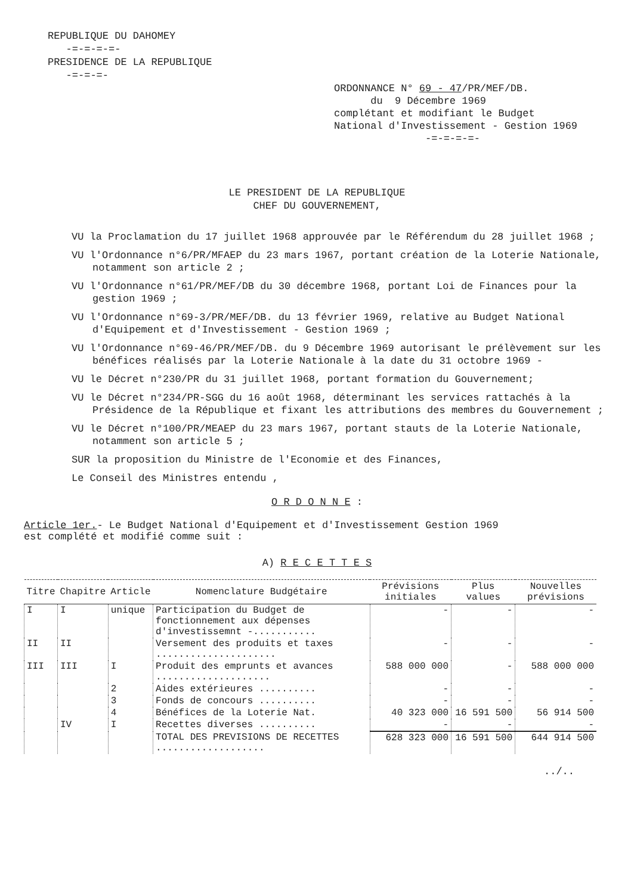REPUBLIQUE DU DAHOMEY
-=-=-=-=-
PRESIDENCE DE LA REPUBLIQUE
-=-=-=-
ORDONNANCE N° 69 - 47/PR/MEF/DB.
du 9 Décembre 1969
complétant et modifiant le Budget
National d'Investissement - Gestion 1969
-=-=-=-=-
LE PRESIDENT DE LA REPUBLIQUE
CHEF DU GOUVERNEMENT,
VU la Proclamation du 17 juillet 1968 approuvée par le Référendum du 28 juillet 1968 ;
VU l'Ordonnance n°6/PR/MFAEP du 23 mars 1967, portant création de la Loterie Nationale, notamment son article 2 ;
VU l'Ordonnance n°61/PR/MEF/DB du 30 décembre 1968, portant Loi de Finances pour la gestion 1969 ;
VU l'Ordonnance n°69-3/PR/MEF/DB. du 13 février 1969, relative au Budget National d'Equipement et d'Investissement - Gestion 1969 ;
VU l'Ordonnance n°69-46/PR/MEF/DB. du 9 Décembre 1969 autorisant le prélèvement sur les bénéfices réalisés par la Loterie Nationale à la date du 31 octobre 1969 -
VU le Décret n°230/PR du 31 juillet 1968, portant formation du Gouvernement;
VU le Décret n°234/PR-SGG du 16 août 1968, déterminant les services rattachés à la Présidence de la République et fixant les attributions des membres du Gouvernement ;
VU le Décret n°100/PR/MEAEP du 23 mars 1967, portant stauts de la Loterie Nationale, notamment son article 5 ;
SUR la proposition du Ministre de l'Economie et des Finances,
Le Conseil des Ministres entendu ,
O R D O N N E :
Article 1er.- Le Budget National d'Equipement et d'Investissement Gestion 1969
est complété et modifié comme suit :
A) R E C E T T E S
| Titre | Chapitre | Article | Nomenclature Budgétaire | Prévisions initiales | Plus values | Nouvelles prévisions |
| --- | --- | --- | --- | --- | --- | --- |
| I | I | unique | Participation du Budget de fonctionnement aux dépenses d'investissemnt -........... | - | - | - |
| II | II | | Versement des produits et taxes ..................... | - | - | - |
| III | III | I | Produit des emprunts et avances .................... | 588 000 000 | - | 588 000 000 |
| | | 2 | Aides extérieures .......... | - | - | - |
| | | 3 | Fonds de concours .......... | - | - | - |
| | | 4 | Bénéfices de la Loterie Nat. | 40 323 000 | 16 591 500 | 56 914 500 |
| | IV | I | Recettes diverses .......... | - | - | - |
| | | | TOTAL DES PREVISIONS DE RECETTES ................... | 628 323 000 | 16 591 500 | 644 914 500 |
../..